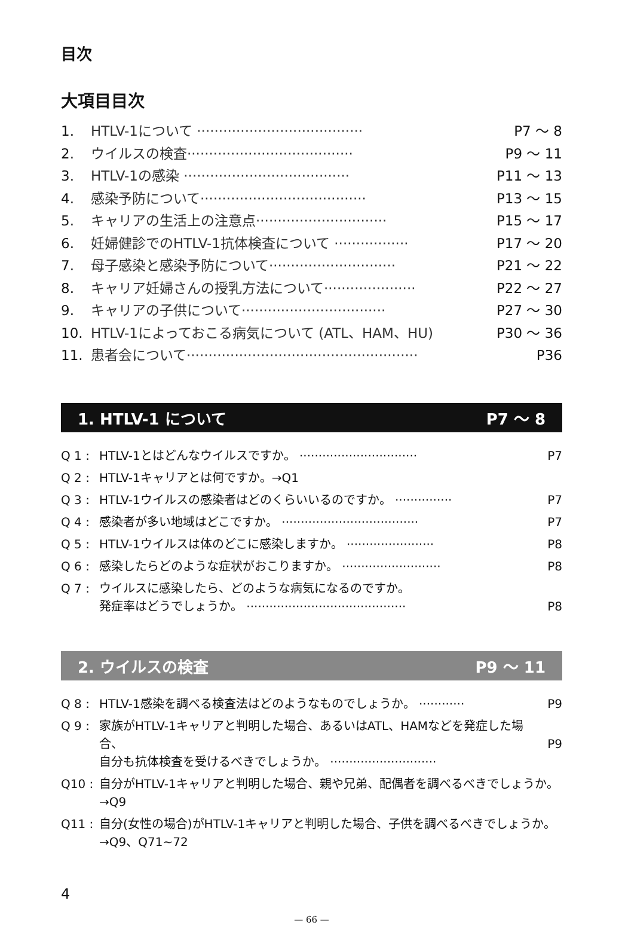目次
大項目目次
1. HTLV-1について ······································ P7 ～ 8
2. ウイルスの検査······································ P9 ～ 11
3. HTLV-1の感染 ······································ P11 ～ 13
4. 感染予防について······································ P13 ～ 15
5. キャリアの生活上の注意点······························ P15 ～ 17
6. 妊婦健診でのHTLV-1抗体検査について ················· P17 ～ 20
7. 母子感染と感染予防について····························· P21 ～ 22
8. キャリア妊婦さんの授乳方法について····················· P22 ～ 27
9. キャリアの子供について································· P27 ～ 30
10. HTLV-1によっておこる病気について (ATL、HAM、HU) P30 ～ 36
11. 患者会について····················································· P36
1. HTLV-1 について P7 ～ 8
Q 1 : HTLV-1とはどんなウイルスですか。 ······························· P7
Q 2 : HTLV-1キャリアとは何ですか。→Q1
Q 3 : HTLV-1ウイルスの感染者はどのくらいいるのですか。 ··············· P7
Q 4 : 感染者が多い地域はどこですか。 ···································· P7
Q 5 : HTLV-1ウイルスは体のどこに感染しますか。 ······················· P8
Q 6 : 感染したらどのような症状がおこりますか。 ·························· P8
Q 7 : ウイルスに感染したら、どのような病気になるのですか。
発症率はどうでしょうか。 ··········································
P8
2. ウイルスの検査 P9 ～ 11
Q 8 : HTLV-1感染を調べる検査法はどのようなものでしょうか。 ············ P9
Q 9 : 家族がHTLV-1キャリアと判明した場合、あるいはATL、HAMなどを発症した場合、
自分も抗体検査を受けるべきでしょうか。 ····························
P9
Q10 : 自分がHTLV-1キャリアと判明した場合、親や兄弟、配偶者を調べるべきでしょうか。
→Q9
Q11 : 自分(女性の場合)がHTLV-1キャリアと判明した場合、子供を調べるべきでしょうか。
→Q9、Q71~72
4
— 66 —